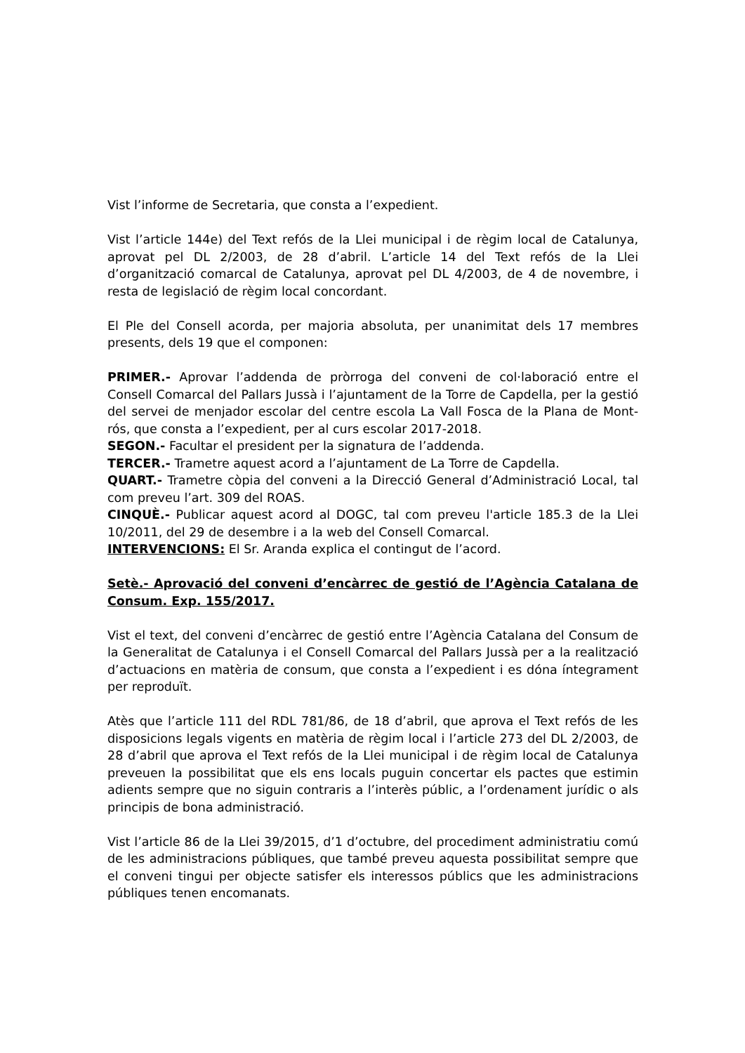Vist l’informe de Secretaria, que consta a l’expedient.
Vist l’article 144e) del Text refós de la Llei municipal i de règim local de Catalunya, aprovat pel DL 2/2003, de 28 d’abril. L’article 14 del Text refós de la Llei d’organització comarcal de Catalunya, aprovat pel DL 4/2003, de 4 de novembre, i resta de legislació de règim local concordant.
El Ple del Consell acorda, per majoria absoluta, per unanimitat dels 17 membres presents, dels 19 que el componen:
PRIMER.- Aprovar l’addenda de pròrroga del conveni de col·laboració entre el Consell Comarcal del Pallars Jussà i l’ajuntament de la Torre de Capdella, per la gestió del servei de menjador escolar del centre escola La Vall Fosca de la Plana de Mont-rós, que consta a l’expedient, per al curs escolar 2017-2018.
SEGON.- Facultar el president per la signatura de l’addenda.
TERCER.- Trametre aquest acord a l’ajuntament de La Torre de Capdella.
QUART.- Trametre còpia del conveni a la Direcció General d’Administració Local, tal com preveu l’art. 309 del ROAS.
CINQUÈ.- Publicar aquest acord al DOGC, tal com preveu l'article 185.3 de la Llei 10/2011, del 29 de desembre i a la web del Consell Comarcal.
INTERVENCIONS: El Sr. Aranda explica el contingut de l’acord.
Setè.- Aprovació del conveni d’encàrrec de gestió de l’Agència Catalana de Consum. Exp. 155/2017.
Vist el text, del conveni d’encàrrec de gestió entre l’Agència Catalana del Consum de la Generalitat de Catalunya i el Consell Comarcal del Pallars Jussà per a la realització d’actuacions en matèria de consum, que consta a l’expedient i es dóna íntegrament per reproduït.
Atès que l’article 111 del RDL 781/86, de 18 d’abril, que aprova el Text refós de les disposicions legals vigents en matèria de règim local i l’article 273 del DL 2/2003, de 28 d’abril que aprova el Text refós de la Llei municipal i de règim local de Catalunya preveuen la possibilitat que els ens locals puguin concertar els pactes que estimin adients sempre que no siguin contraris a l’interès públic, a l’ordenament jurídic o als principis de bona administració.
Vist l’article 86 de la Llei 39/2015, d’1 d’octubre, del procediment administratiu comú de les administracions públiques, que també preveu aquesta possibilitat sempre que el conveni tingui per objecte satisfer els interessos públics que les administracions públiques tenen encomanats.